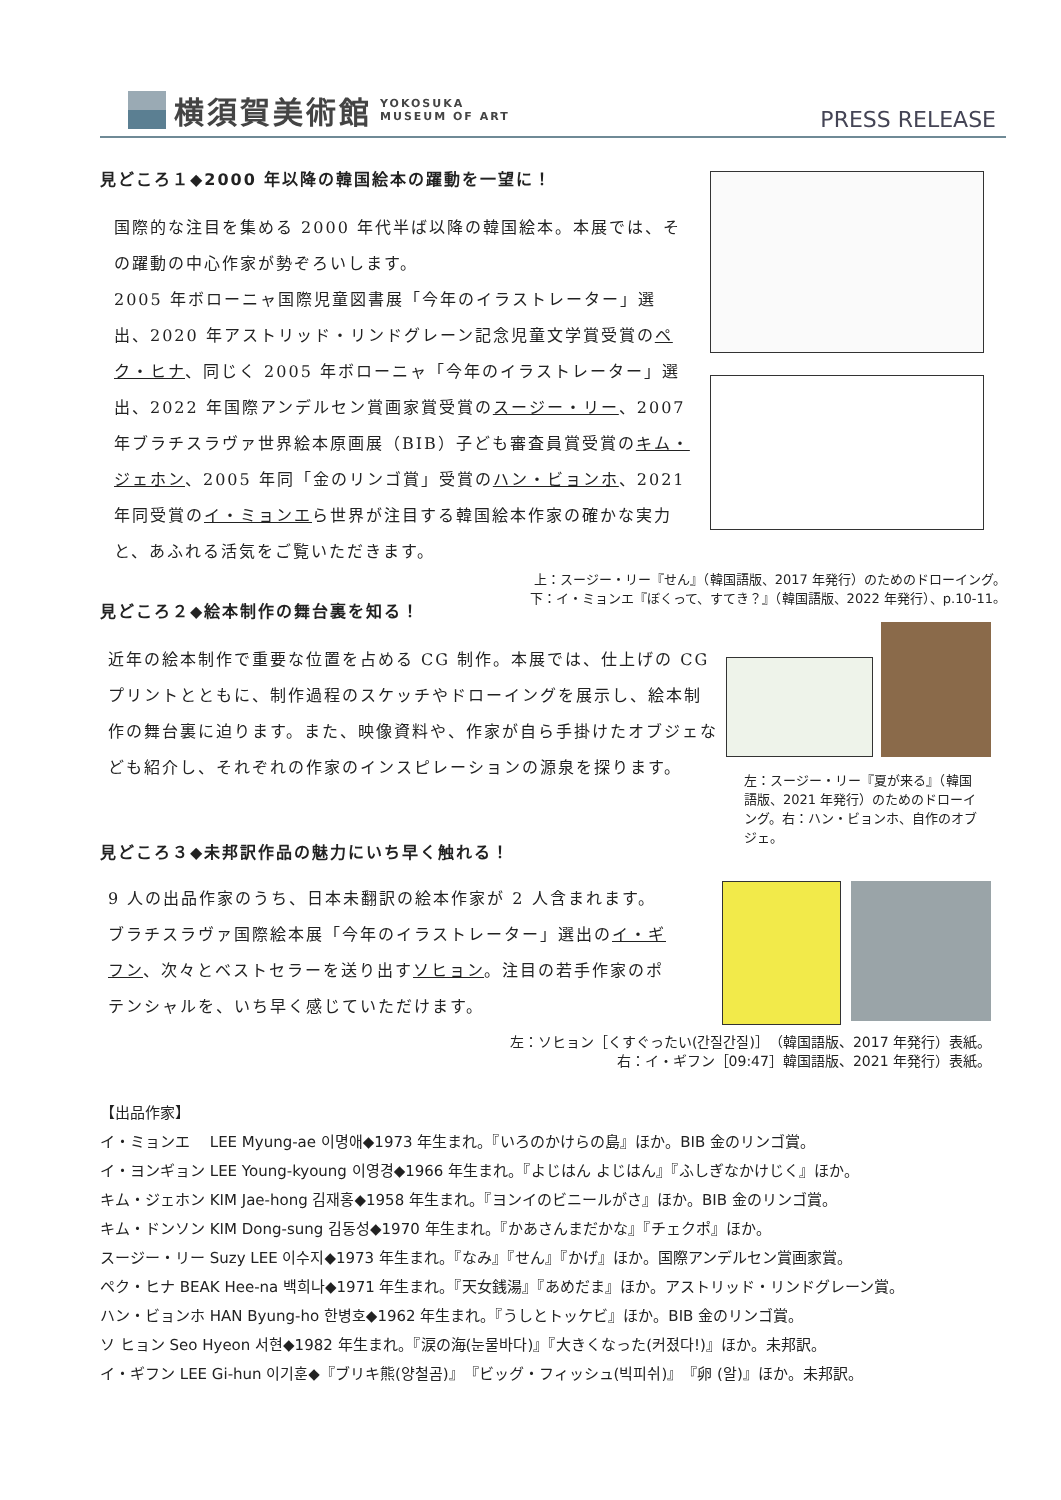横須賀美術館 YOKOSUKA
MUSEUM OF ART
PRESS RELEASE
見どころ１◆2000 年以降の韓国絵本の躍動を一望に！
国際的な注目を集める 2000 年代半ば以降の韓国絵本。本展では、その躍動の中心作家が勢ぞろいします。
2005 年ボローニャ国際児童図書展「今年のイラストレーター」選出、2020 年アストリッド・リンドグレーン記念児童文学賞受賞のペク・ヒナ、同じく 2005 年ボローニャ「今年のイラストレーター」選出、2022 年国際アンデルセン賞画家賞受賞のスージー・リー、2007 年ブラチスラヴァ世界絵本原画展（BIB）子ども審査員賞受賞のキム・ジェホン、2005 年同「金のリンゴ賞」受賞のハン・ビョンホ、2021 年同受賞のイ・ミョンエら世界が注目する韓国絵本作家の確かな実力と、あふれる活気をご覧いただきます。
上：スージー・リー『せん』（韓国語版、2017 年発行）のためのドローイング。
下：イ・ミョンエ『ぼくって、すてき？』（韓国語版、2022 年発行）、p.10-11。
見どころ２◆絵本制作の舞台裏を知る！
近年の絵本制作で重要な位置を占める CG 制作。本展では、仕上げの CG プリントとともに、制作過程のスケッチやドローイングを展示し、絵本制作の舞台裏に迫ります。また、映像資料や、作家が自ら手掛けたオブジェなども紹介し、それぞれの作家のインスピレーションの源泉を探ります。
左：スージー・リー『夏が来る』（韓国語版、2021 年発行）のためのドローイング。右：ハン・ビョンホ、自作のオブジェ。
見どころ３◆未邦訳作品の魅力にいち早く触れる！
9 人の出品作家のうち、日本未翻訳の絵本作家が 2 人含まれます。ブラチスラヴァ国際絵本展「今年のイラストレーター」選出のイ・ギフン、次々とベストセラーを送り出すソヒョン。注目の若手作家のポテンシャルを、いち早く感じていただけます。
左：ソヒョン［くすぐったい(간질간질)］（韓国語版、2017 年発行）表紙。
右：イ・ギフン［09:47］韓国語版、2021 年発行）表紙。
【出品作家】
イ・ミョンエ　 LEE Myung-ae 이명애◆1973 年生まれ。『いろのかけらの島』ほか。BIB 金のリンゴ賞。
イ・ヨンギョン LEE Young-kyoung 이영경◆1966 年生まれ。『よじはん よじはん』『ふしぎなかけじく』ほか。
キム・ジェホン KIM Jae-hong 김재홍◆1958 年生まれ。『ヨンイのビニールがさ』ほか。BIB 金のリンゴ賞。
キム・ドンソン KIM Dong-sung 김동성◆1970 年生まれ。『かあさんまだかな』『チェクポ』ほか。
スージー・リー Suzy LEE 이수지◆1973 年生まれ。『なみ』『せん』『かげ』ほか。国際アンデルセン賞画家賞。
ペク・ヒナ BEAK Hee-na 백희나◆1971 年生まれ。『天女銭湯』『あめだま』ほか。アストリッド・リンドグレーン賞。
ハン・ビョンホ HAN Byung-ho 한병호◆1962 年生まれ。『うしとトッケビ』ほか。BIB 金のリンゴ賞。
ソ ヒョン Seo Hyeon 서현◆1982 年生まれ。『涙の海(눈물바다)』『大きくなった(커졌다!)』ほか。未邦訳。
イ・ギフン LEE Gi-hun 이기훈◆『ブリキ熊(양철곰)』『ビッグ・フィッシュ(빅피쉬)』『卵 (알)』ほか。未邦訳。